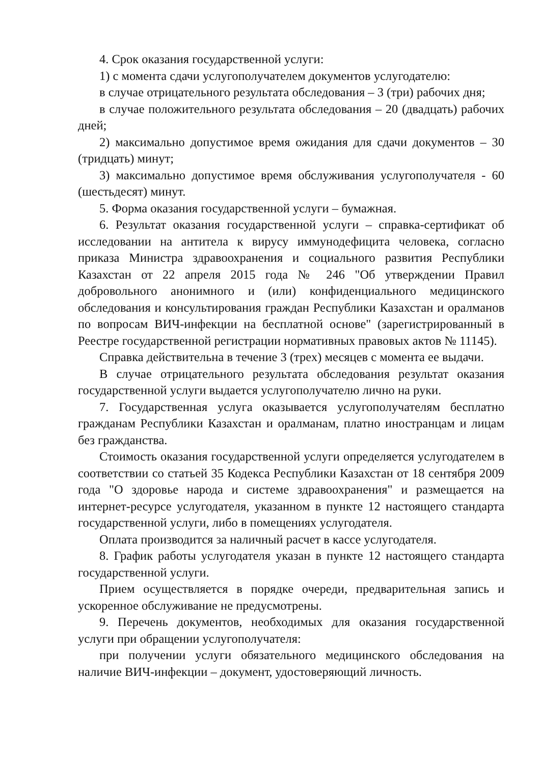4. Срок оказания государственной услуги:
1) с момента сдачи услугополучателем документов услугодателю:
в случае отрицательного результата обследования – 3 (три) рабочих дня;
в случае положительного результата обследования – 20 (двадцать) рабочих дней;
2) максимально допустимое время ожидания для сдачи документов – 30 (тридцать) минут;
3) максимально допустимое время обслуживания услугополучателя - 60 (шестьдесят) минут.
5. Форма оказания государственной услуги – бумажная.
6. Результат оказания государственной услуги – справка-сертификат об исследовании на антитела к вирусу иммунодефицита человека, согласно приказа Министра здравоохранения и социального развития Республики Казахстан от 22 апреля 2015 года № 246 "Об утверждении Правил добровольного анонимного и (или) конфиденциального медицинского обследования и консультирования граждан Республики Казахстан и оралманов по вопросам ВИЧ-инфекции на бесплатной основе" (зарегистрированный в Реестре государственной регистрации нормативных правовых актов № 11145).
Справка действительна в течение 3 (трех) месяцев с момента ее выдачи.
В случае отрицательного результата обследования результат оказания государственной услуги выдается услугополучателю лично на руки.
7. Государственная услуга оказывается услугополучателям бесплатно гражданам Республики Казахстан и оралманам, платно иностранцам и лицам без гражданства.
Стоимость оказания государственной услуги определяется услугодателем в соответствии со статьей 35 Кодекса Республики Казахстан от 18 сентября 2009 года "О здоровье народа и системе здравоохранения" и размещается на интернет-ресурсе услугодателя, указанном в пункте 12 настоящего стандарта государственной услуги, либо в помещениях услугодателя.
Оплата производится за наличный расчет в кассе услугодателя.
8. График работы услугодателя указан в пункте 12 настоящего стандарта государственной услуги.
Прием осуществляется в порядке очереди, предварительная запись и ускоренное обслуживание не предусмотрены.
9. Перечень документов, необходимых для оказания государственной услуги при обращении услугополучателя:
при получении услуги обязательного медицинского обследования на наличие ВИЧ-инфекции – документ, удостоверяющий личность.